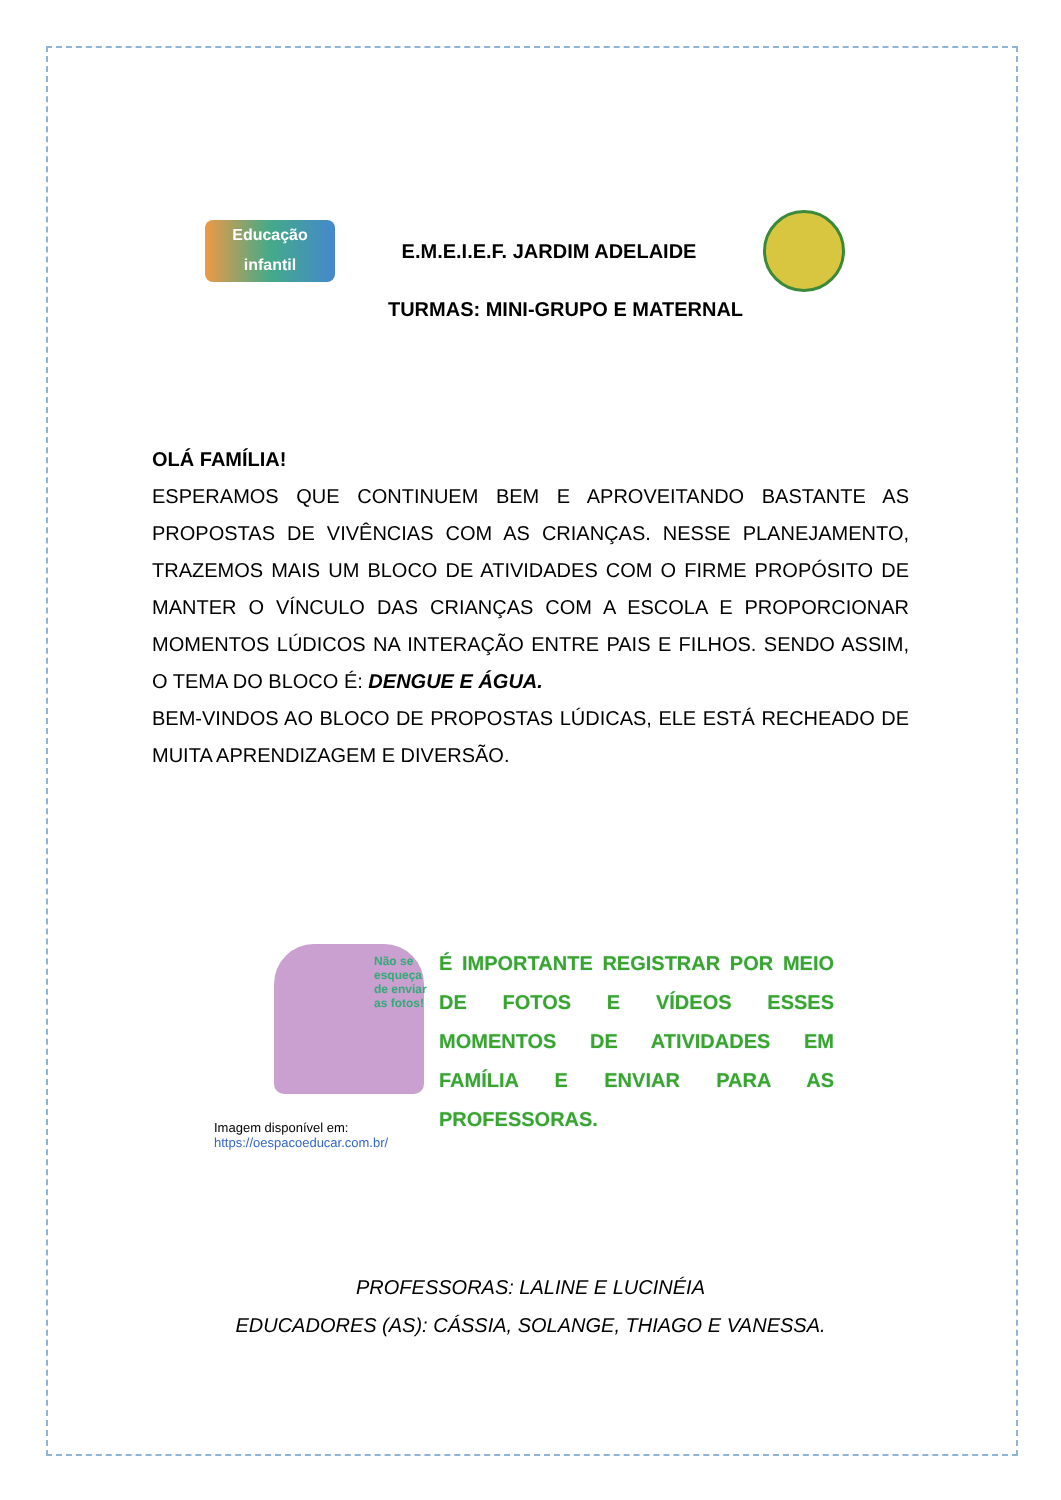Educação infantil
E.M.E.I.E.F. JARDIM ADELAIDE
TURMAS: MINI-GRUPO E MATERNAL
OLÁ FAMÍLIA!
ESPERAMOS QUE CONTINUEM BEM E APROVEITANDO BASTANTE AS PROPOSTAS DE VIVÊNCIAS COM AS CRIANÇAS. NESSE PLANEJAMENTO, TRAZEMOS MAIS UM BLOCO DE ATIVIDADES COM O FIRME PROPÓSITO DE MANTER O VÍNCULO DAS CRIANÇAS COM A ESCOLA E PROPORCIONAR MOMENTOS LÚDICOS NA INTERAÇÃO ENTRE PAIS E FILHOS. SENDO ASSIM, O TEMA DO BLOCO É: DENGUE E ÁGUA.
BEM-VINDOS AO BLOCO DE PROPOSTAS LÚDICAS, ELE ESTÁ RECHEADO DE MUITA APRENDIZAGEM E DIVERSÃO.
Não se esqueça de enviar as fotos!
Imagem disponível em:
https://oespacoeducar.com.br/
É IMPORTANTE REGISTRAR POR MEIO DE FOTOS E VÍDEOS ESSES MOMENTOS DE ATIVIDADES EM FAMÍLIA E ENVIAR PARA AS PROFESSORAS.
PROFESSORAS: LALINE E LUCINÉIA
EDUCADORES (AS): CÁSSIA, SOLANGE, THIAGO E VANESSA.